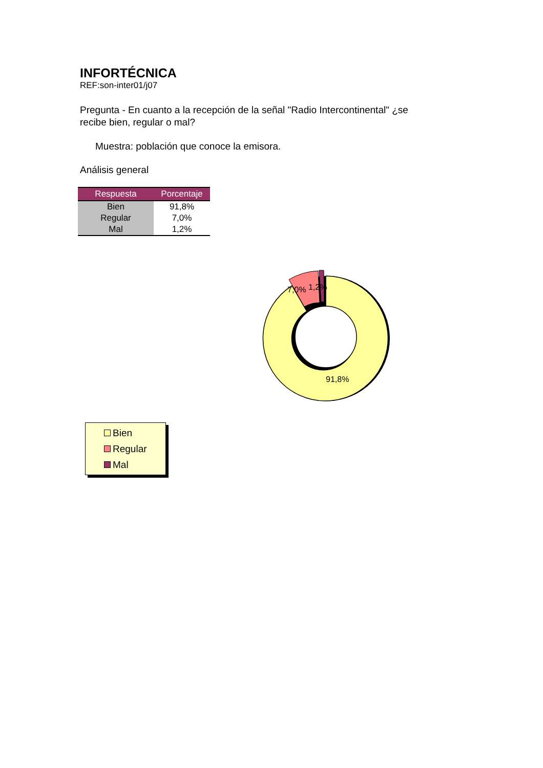INFORTÉCNICA
REF:son-inter01/j07
Pregunta - En cuanto a la recepción de la señal "Radio Intercontinental" ¿se recibe bien, regular o mal?
Muestra: población que conoce la emisora.
Análisis general
| Respuesta | Porcentaje |
| --- | --- |
| Bien | 91,8% |
| Regular | 7,0% |
| Mal | 1,2% |
7,0%
1,2%
91,8%
Bien
Regular
Mal